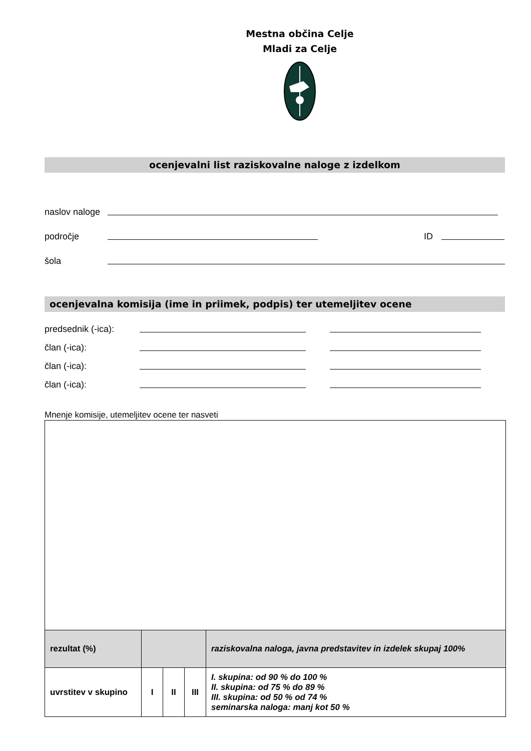Mestna občina Celje
Mladi za Celje
ocenjevalni list raziskovalne naloge z izdelkom
naslov naloge
področje ID
šola
ocenjevalna komisija (ime in priimek, podpis) ter utemeljitev ocene
predsednik (-ica):
član (-ica):
član (-ica):
član (-ica):
Mnenje komisije, utemeljitev ocene ter nasveti
| rezultat (%) | | | | raziskovalna naloga, javna predstavitev in izdelek skupaj 100% |
| uvrstitev v skupino | I | II | III | I. skupina: od 90 % do 100 % II. skupina: od 75 % do 89 % III. skupina: od 50 % od 74 % seminarska naloga: manj kot 50 % |